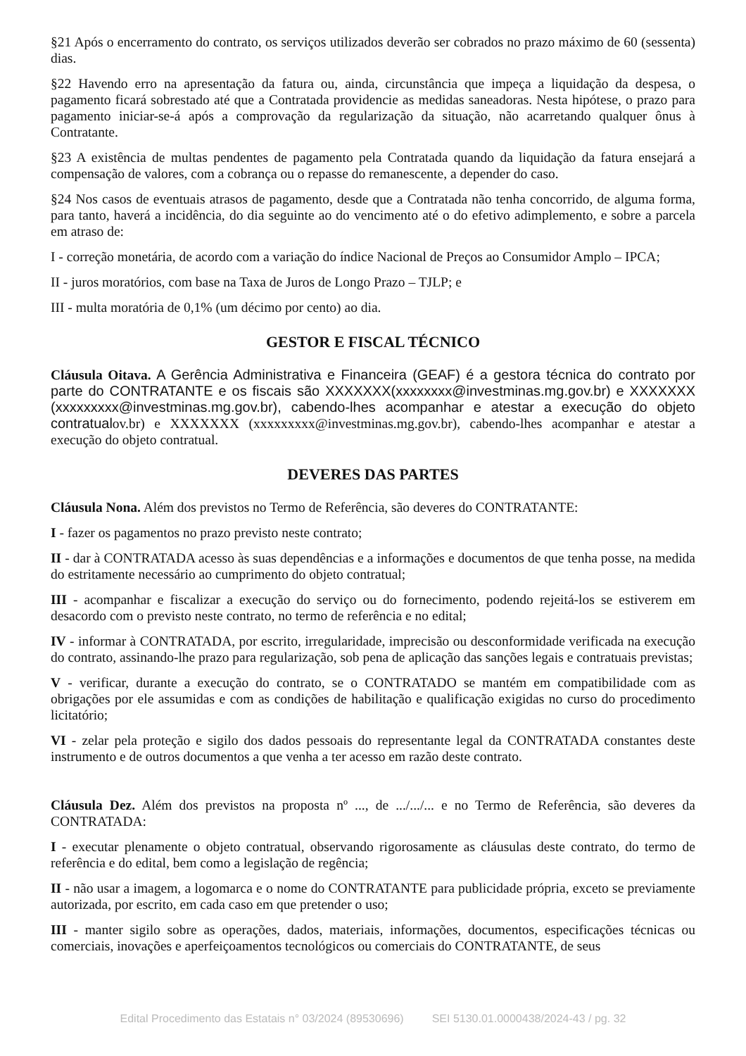§21 Após o encerramento do contrato, os serviços utilizados deverão ser cobrados no prazo máximo de 60 (sessenta) dias.
§22 Havendo erro na apresentação da fatura ou, ainda, circunstância que impeça a liquidação da despesa, o pagamento ficará sobrestado até que a Contratada providencie as medidas saneadoras. Nesta hipótese, o prazo para pagamento iniciar-se-á após a comprovação da regularização da situação, não acarretando qualquer ônus à Contratante.
§23 A existência de multas pendentes de pagamento pela Contratada quando da liquidação da fatura ensejará a compensação de valores, com a cobrança ou o repasse do remanescente, a depender do caso.
§24 Nos casos de eventuais atrasos de pagamento, desde que a Contratada não tenha concorrido, de alguma forma, para tanto, haverá a incidência, do dia seguinte ao do vencimento até o do efetivo adimplemento, e sobre a parcela em atraso de:
I - correção monetária, de acordo com a variação do índice Nacional de Preços ao Consumidor Amplo – IPCA;
II - juros moratórios, com base na Taxa de Juros de Longo Prazo – TJLP; e
III - multa moratória de 0,1% (um décimo por cento) ao dia.
GESTOR E FISCAL TÉCNICO
Cláusula Oitava. A Gerência Administrativa e Financeira (GEAF) é a gestora técnica do contrato por parte do CONTRATANTE e os fiscais são XXXXXXX(xxxxxxxx@investminas.mg.gov.br) e XXXXXXX (xxxxxxxxx@investminas.mg.gov.br), cabendo-lhes acompanhar e atestar a execução do objeto contratualov.br) e XXXXXXX (xxxxxxxxx@investminas.mg.gov.br), cabendo-lhes acompanhar e atestar a execução do objeto contratual.
DEVERES DAS PARTES
Cláusula Nona. Além dos previstos no Termo de Referência, são deveres do CONTRATANTE:
I - fazer os pagamentos no prazo previsto neste contrato;
II - dar à CONTRATADA acesso às suas dependências e a informações e documentos de que tenha posse, na medida do estritamente necessário ao cumprimento do objeto contratual;
III - acompanhar e fiscalizar a execução do serviço ou do fornecimento, podendo rejeitá-los se estiverem em desacordo com o previsto neste contrato, no termo de referência e no edital;
IV - informar à CONTRATADA, por escrito, irregularidade, imprecisão ou desconformidade verificada na execução do contrato, assinando-lhe prazo para regularização, sob pena de aplicação das sanções legais e contratuais previstas;
V - verificar, durante a execução do contrato, se o CONTRATADO se mantém em compatibilidade com as obrigações por ele assumidas e com as condições de habilitação e qualificação exigidas no curso do procedimento licitatório;
VI - zelar pela proteção e sigilo dos dados pessoais do representante legal da CONTRATADA constantes deste instrumento e de outros documentos a que venha a ter acesso em razão deste contrato.
Cláusula Dez. Além dos previstos na proposta nº ..., de .../.../... e no Termo de Referência, são deveres da CONTRATADA:
I - executar plenamente o objeto contratual, observando rigorosamente as cláusulas deste contrato, do termo de referência e do edital, bem como a legislação de regência;
II - não usar a imagem, a logomarca e o nome do CONTRATANTE para publicidade própria, exceto se previamente autorizada, por escrito, em cada caso em que pretender o uso;
III - manter sigilo sobre as operações, dados, materiais, informações, documentos, especificações técnicas ou comerciais, inovações e aperfeiçoamentos tecnológicos ou comerciais do CONTRATANTE, de seus
Edital Procedimento das Estatais n° 03/2024 (89530696) SEI 5130.01.0000438/2024-43 / pg. 32